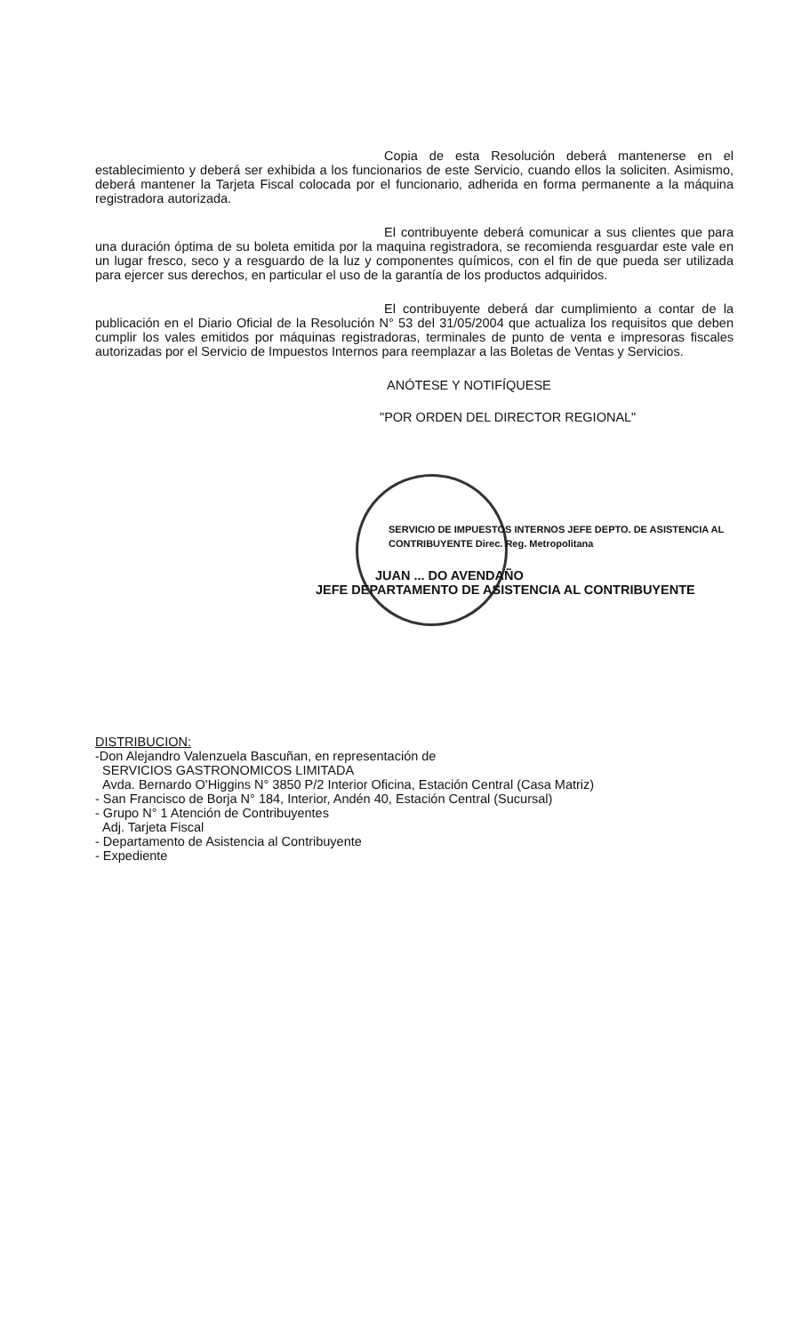Copia de esta Resolución deberá mantenerse en el establecimiento y deberá ser exhibida a los funcionarios de este Servicio, cuando ellos la soliciten. Asimismo, deberá mantener la Tarjeta Fiscal colocada por el funcionario, adherida en forma permanente a la máquina registradora autorizada.
El contribuyente deberá comunicar a sus clientes que para una duración óptima de su boleta emitida por la maquina registradora, se recomienda resguardar este vale en un lugar fresco, seco y a resguardo de la luz y componentes químicos, con el fin de que pueda ser utilizada para ejercer sus derechos, en particular el uso de la garantía de los productos adquiridos.
El contribuyente deberá dar cumplimiento a contar de la publicación en el Diario Oficial de la Resolución N° 53 del 31/05/2004 que actualiza los requisitos que deben cumplir los vales emitidos por máquinas registradoras, terminales de punto de venta e impresoras fiscales autorizadas por el Servicio de Impuestos Internos para reemplazar a las Boletas de Ventas y Servicios.
ANÓTESE Y NOTIFÍQUESE
"POR ORDEN DEL DIRECTOR REGIONAL"
SERVICIO DE IMPUESTOS INTERNOS JEFE DEPTO. DE ASISTENCIA AL CONTRIBUYENTE Direc. Reg. Metropolitana
JUAN ... DO AVENDAÑO
JEFE DEPARTAMENTO DE ASISTENCIA AL CONTRIBUYENTE
DISTRIBUCION:
-Don Alejandro Valenzuela Bascuñan, en representación de
SERVICIOS GASTRONOMICOS LIMITADA
Avda. Bernardo O'Higgins N° 3850 P/2 Interior Oficina, Estación Central (Casa Matriz)
- San Francisco de Borja N° 184, Interior, Andén 40, Estación Central (Sucursal)
- Grupo N° 1 Atención de Contribuyentes
Adj. Tarjeta Fiscal
- Departamento de Asistencia al Contribuyente
- Expediente